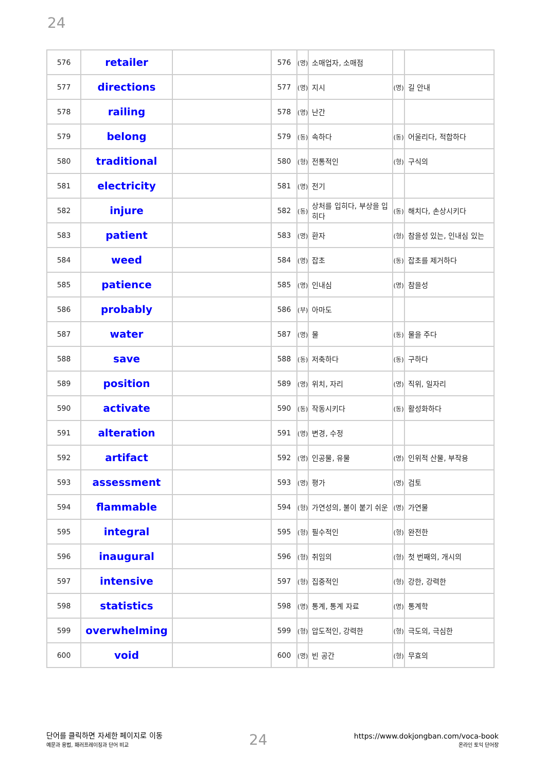24
| 576 | retailer | | 576 | (명) | 소매업자, 소매점 | | |
| 577 | directions | | 577 | (명) | 지시 | (명) | 길 안내 |
| 578 | railing | | 578 | (명) | 난간 | | |
| 579 | belong | | 579 | (동) | 속하다 | (동) | 어울리다, 적합하다 |
| 580 | traditional | | 580 | (형) | 전통적인 | (형) | 구식의 |
| 581 | electricity | | 581 | (명) | 전기 | | |
| 582 | injure | | 582 | (동) | 상처를 입히다, 부상을 입히다 | (동) | 해치다, 손상시키다 |
| 583 | patient | | 583 | (명) | 환자 | (형) | 참을성 있는, 인내심 있는 |
| 584 | weed | | 584 | (명) | 잡초 | (동) | 잡초를 제거하다 |
| 585 | patience | | 585 | (명) | 인내심 | (명) | 참을성 |
| 586 | probably | | 586 | (부) | 아마도 | | |
| 587 | water | | 587 | (명) | 물 | (동) | 물을 주다 |
| 588 | save | | 588 | (동) | 저축하다 | (동) | 구하다 |
| 589 | position | | 589 | (명) | 위치, 자리 | (명) | 직위, 일자리 |
| 590 | activate | | 590 | (동) | 작동시키다 | (동) | 활성화하다 |
| 591 | alteration | | 591 | (명) | 변경, 수정 | | |
| 592 | artifact | | 592 | (명) | 인공물, 유물 | (명) | 인위적 산물, 부작용 |
| 593 | assessment | | 593 | (명) | 평가 | (명) | 검토 |
| 594 | flammable | | 594 | (형) | 가연성의, 불이 붙기 쉬운 | (명) | 가연물 |
| 595 | integral | | 595 | (형) | 필수적인 | (형) | 완전한 |
| 596 | inaugural | | 596 | (형) | 취임의 | (형) | 첫 번째의, 개시의 |
| 597 | intensive | | 597 | (형) | 집중적인 | (형) | 강한, 강력한 |
| 598 | statistics | | 598 | (명) | 통계, 통계 자료 | (명) | 통계학 |
| 599 | overwhelming | | 599 | (형) | 압도적인, 강력한 | (형) | 극도의, 극심한 |
| 600 | void | | 600 | (명) | 빈 공간 | (형) | 무효의 |
단어를 클릭하면 자세한 페이지로 이동
예문과 용법, 패러프레이징과 단어 비교
24
https://www.dokjongban.com/voca-book
온라인 토익 단어장